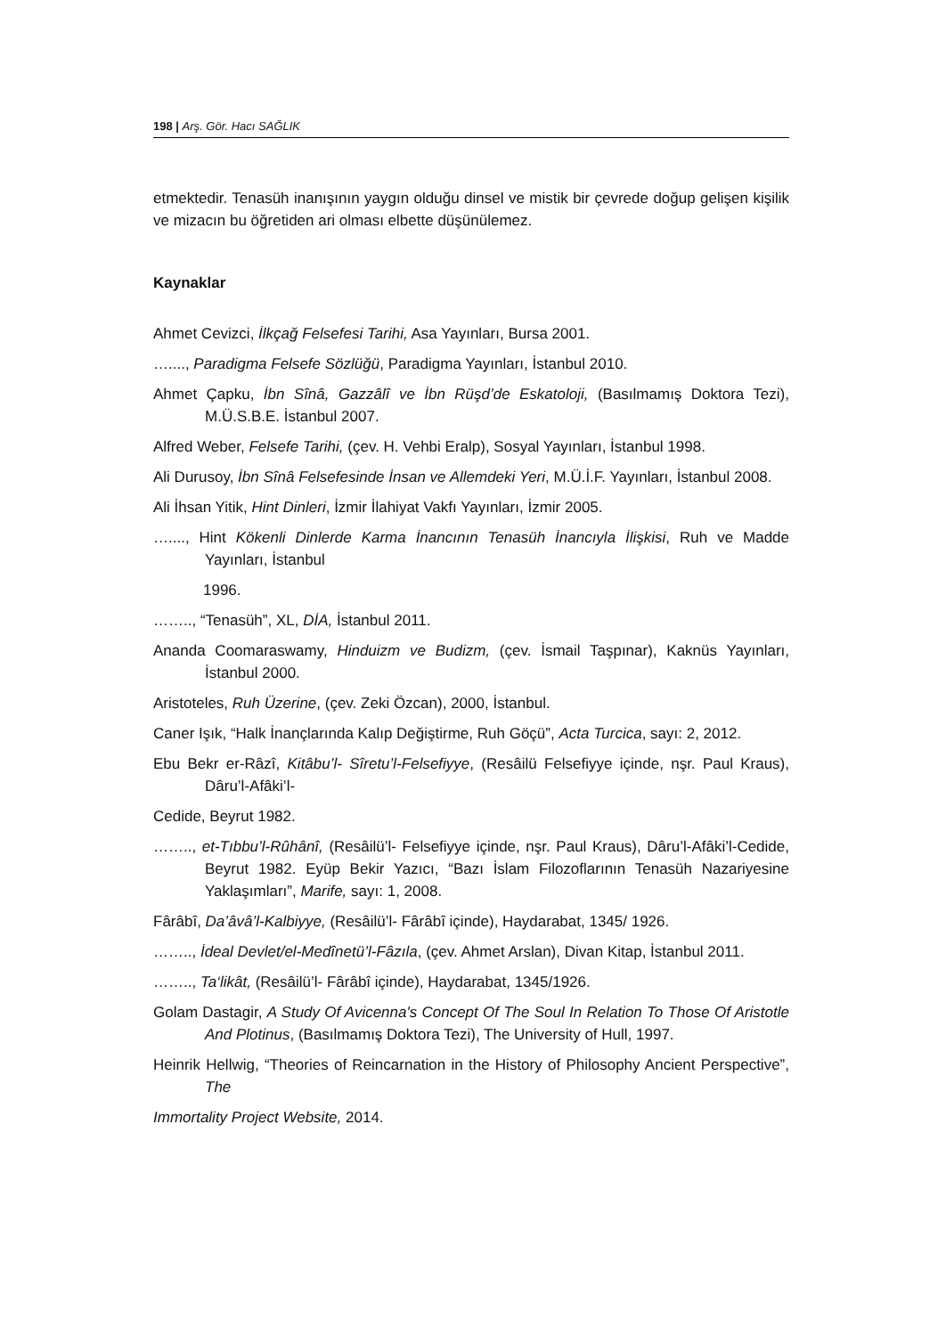198 | Arş. Gör. Hacı SAĞLIK
etmektedir. Tenasüh inanışının yaygın olduğu dinsel ve mistik bir çevrede doğup gelişen kişilik ve mizacın bu öğretiden ari olması elbette düşünülemez.
Kaynaklar
Ahmet Cevizci, İlkçağ Felsefesi Tarihi, Asa Yayınları, Bursa 2001.
…...., Paradigma Felsefe Sözlüğü, Paradigma Yayınları, İstanbul 2010.
Ahmet Çapku, İbn Sînâ, Gazzâlî ve İbn Rüşd’de Eskatoloji, (Basılmamış Doktora Tezi), M.Ü.S.B.E. İstanbul 2007.
Alfred Weber, Felsefe Tarihi, (çev. H. Vehbi Eralp), Sosyal Yayınları, İstanbul 1998.
Ali Durusoy, İbn Sînâ Felsefesinde İnsan ve Allemdeki Yeri, M.Ü.İ.F. Yayınları, İstanbul 2008.
Ali İhsan Yitik, Hint Dinleri, İzmir İlahiyat Vakfı Yayınları, İzmir 2005.
…...., Hint Kökenli Dinlerde Karma İnancının Tenasüh İnancıyla İlişkisi, Ruh ve Madde Yayınları, İstanbul
1996.
…….., “Tenasüh”, XL, DİA, İstanbul 2011.
Ananda Coomaraswamy, Hinduizm ve Budizm, (çev. İsmail Taşpınar), Kaknüs Yayınları, İstanbul 2000.
Aristoteles, Ruh Üzerine, (çev. Zeki Özcan), 2000, İstanbul.
Caner Işık, “Halk İnançlarında Kalıp Değiştirme, Ruh Göçü”, Acta Turcica, sayı: 2, 2012.
Ebu Bekr er-Râzî, Kitâbu’l- Sîretu’l-Felsefiyye, (Resâilü Felsefiyye içinde, nşr. Paul Kraus), Dâru’l-Afâki’l-
Cedide, Beyrut 1982.
…….., et-Tıbbu’l-Rûhânî, (Resâilü’l- Felsefiyye içinde, nşr. Paul Kraus), Dâru’l-Afâki’l-Cedide, Beyrut 1982. Eyüp Bekir Yazıcı, “Bazı İslam Filozoflarının Tenasüh Nazariyesine Yaklaşımları”, Marife, sayı: 1, 2008.
Fârâbî, Da’âvâ’l-Kalbiyye, (Resâilü’l- Fârâbî içinde), Haydarabat, 1345/ 1926.
…….., İdeal Devlet/el-Medînetü’l-Fâzıla, (çev. Ahmet Arslan), Divan Kitap, İstanbul 2011.
…….., Ta‘likât, (Resâilü’l- Fârâbî içinde), Haydarabat, 1345/1926.
Golam Dastagir, A Study Of Avicenna's Concept Of The Soul In Relation To Those Of Aristotle And Plotinus, (Basılmamış Doktora Tezi), The University of Hull, 1997.
Heinrik Hellwig, “Theories of Reincarnation in the History of Philosophy Ancient Perspective”, The
Immortality Project Website, 2014.